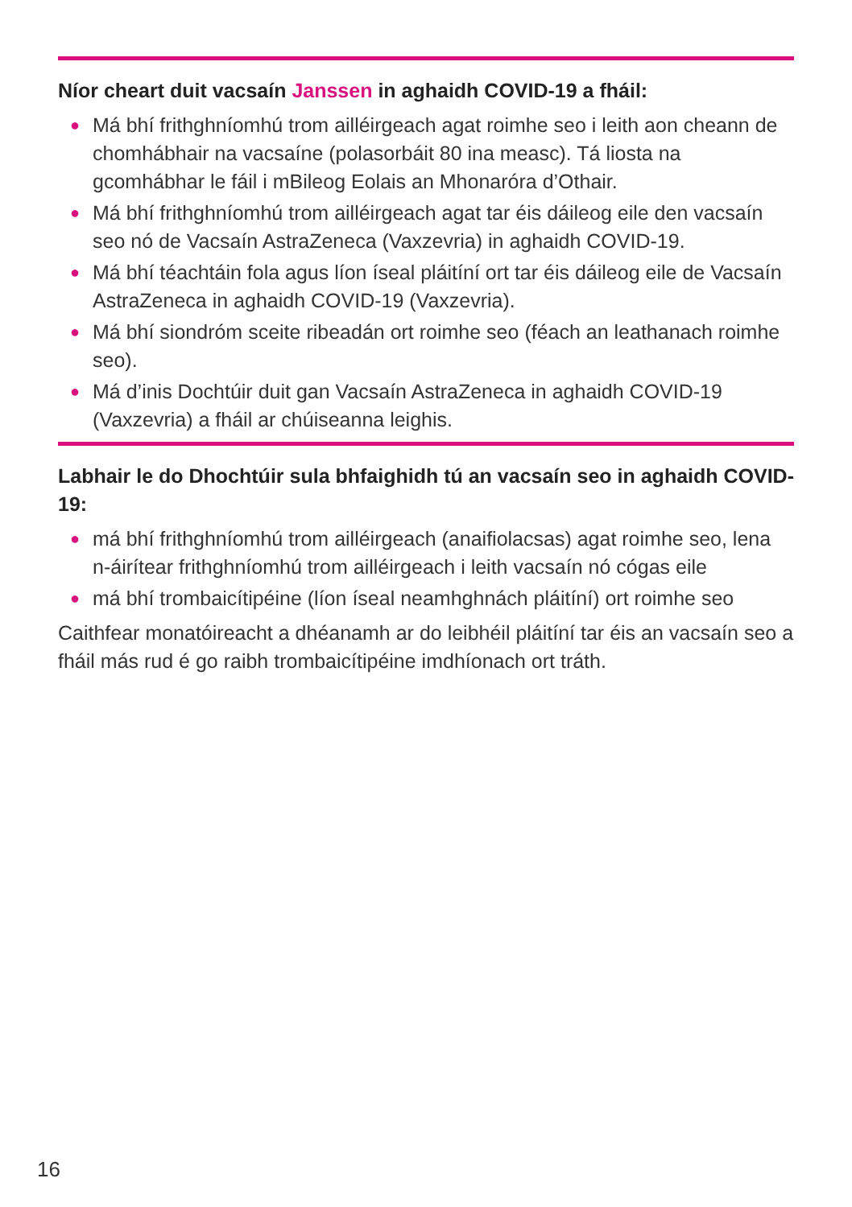Níor cheart duit vacsaín Janssen in aghaidh COVID-19 a fháil:
● Má bhí frithghníomhú trom ailléirgeach agat roimhe seo i leith aon cheann de chomhábhair na vacsaíne (polasorbáit 80 ina measc). Tá liosta na gcomhábhar le fáil i mBileog Eolais an Mhonaróra d’Othair.
● Má bhí frithghníomhú trom ailléirgeach agat tar éis dáileog eile den vacsaín seo nó de Vacsaín AstraZeneca (Vaxzevria) in aghaidh COVID-19.
● Má bhí téachtáin fola agus líon íseal pláitíní ort tar éis dáileog eile de Vacsaín AstraZeneca in aghaidh COVID-19 (Vaxzevria).
● Má bhí siondróm sceite ribeadán ort roimhe seo (féach an leathanach roimhe seo).
● Má d’inis Dochtúir duit gan Vacsaín AstraZeneca in aghaidh COVID-19 (Vaxzevria) a fháil ar chúiseanna leighis.
Labhair le do Dhochtúir sula bhfaighidh tú an vacsaín seo in aghaidh COVID-19:
● má bhí frithghníomhú trom ailléirgeach (anaifiolacsas) agat roimhe seo, lena n-áirítear frithghníomhú trom ailléirgeach i leith vacsaín nó cógas eile
● má bhí trombaicítipéine (líon íseal neamhghnách pláitíní) ort roimhe seo
Caithfear monatóireacht a dhéanamh ar do leibhéil pláitíní tar éis an vacsaín seo a fháil más rud é go raibh trombaicítipéine imdhíonach ort tráth.
16